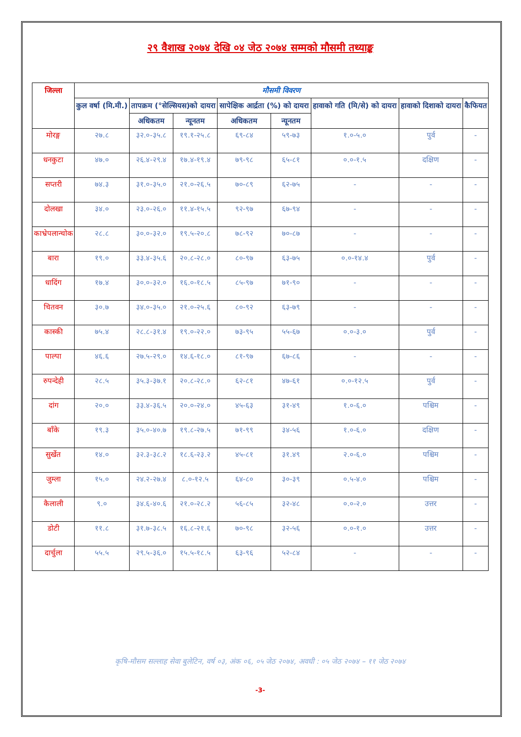२९ वैशाख २०७४ देखि ०४ जेठ २०७४ सम्मको मौसमी तथ्याङ्क
| जिल्ला | मौसमी विवरण | | | | | | | |
| --- | --- | --- | --- | --- | --- | --- | --- | --- |
| | कुल वर्षा (मि.मी.) | तापक्रम (°सेल्सियस)को दायरा | | सापेक्षिक आर्द्रता (%) को दायरा | | हावाको गति (मि/से) को दायरा | हावाको दिशाको दायरा | कैफियत |
| | | अधिकतम | न्यूनतम | अधिकतम | न्यूनतम | | | |
| मोरङ्ग | २७.८ | ३२.०-३५.८ | १९.१-२५.८ | ६९-८४ | ५९-७३ | १.०-५.० | पुर्व | - |
| धनकुटा | ४७.० | २६.४-२९.४ | १७.४-१९.४ | ७९-९८ | ६५-८१ | ०.०-१.५ | दक्षिण | - |
| सप्तरी | ७४.३ | ३१.०-३५.० | २१.०-२६.५ | ७०-८९ | ६२-७५ | - | - | - |
| दोलखा | ३४.० | २३.०-२६.० | ११.४-१५.५ | ९२-९७ | ६७-९४ | - | - | - |
| काभ्रेपलान्चोक | २८.८ | ३०.०-३२.० | १९.५-२०.८ | ७८-९२ | ७०-८७ | - | - | - |
| बारा | १९.० | ३३.४-३५.६ | २०.८-२८.० | ८०-९७ | ६३-७५ | ०.०-१४.४ | पुर्व | - |
| धादिंग | १७.४ | ३०.०-३२.० | १६.०-१८.५ | ८५-९७ | ७१-९० | - | - | - |
| चितवन | ३०.७ | ३४.०-३५.० | २१.०-२५.६ | ८०-९२ | ६३-७९ | - | - | - |
| कास्की | ७५.४ | २८.८-३१.४ | १९.०-२२.० | ७३-९५ | ५५-६७ | ०.०-३.० | पुर्व | - |
| पाल्पा | ४६.६ | २७.५-२९.० | १४.६-१८.० | ८१-९७ | ६७-८६ | - | - | - |
| रुपन्देही | २८.५ | ३५.३-३७.१ | २०.८-२८.० | ६२-८१ | ४७-६१ | ०.०-१२.५ | पुर्व | - |
| दांग | २०.० | ३३.४-३६.५ | २०.०-२४.० | ४५-६३ | ३१-४९ | १.०-६.० | पश्चिम | - |
| बाँके | १९.३ | ३५.०-४०.७ | १९.८-२७.५ | ७१-९९ | ३४-५६ | १.०-६.० | दक्षिण | - |
| सुर्खेत | १४.० | ३२.३-३८.२ | १८.६-२३.२ | ४५-८१ | ३१.४९ | २.०-६.० | पश्चिम | - |
| जुम्ला | १५.० | २४.२-२७.४ | ८.०-१२.५ | ६४-८० | ३०-३९ | ०.५-४.० | पश्चिम | - |
| कैलाली | ९.० | ३४.६-४०.६ | २१.०-२८.२ | ५६-८५ | ३२-४८ | ०.०-२.० | उत्तर | - |
| डोटी | ११.८ | ३१.७-३८.५ | १६.८-२१.६ | ७०-९८ | ३२-५६ | ०.०-१.० | उत्तर | - |
| दार्चुला | ५५.५ | २९.५-३६.० | १५.५-१८.५ | ६३-९६ | ५२-८४ | - | - | - |
कृषि-मौसम सल्लाह सेवा बुलेटिन, वर्ष ०३, अंक ०६, ०५ जेठ २०७४, अवधी : ०५ जेठ २०७४ – ११ जेठ २०७४
-3-